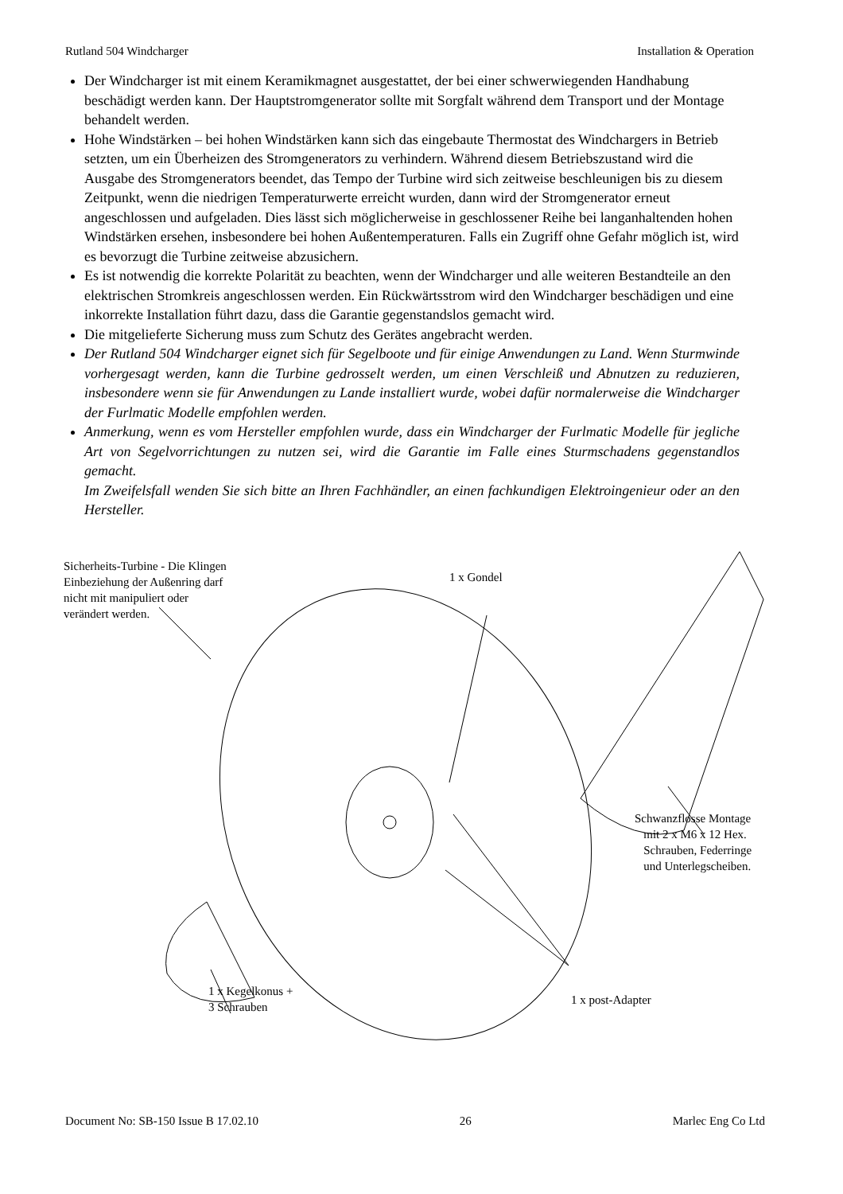Rutland 504 Windcharger Installation & Operation
Der Windcharger ist mit einem Keramikmagnet ausgestattet, der bei einer schwerwiegenden Handhabung beschädigt werden kann. Der Hauptstromgenerator sollte mit Sorgfalt während dem Transport und der Montage behandelt werden.
Hohe Windstärken – bei hohen Windstärken kann sich das eingebaute Thermostat des Windchargers in Betrieb setzten, um ein Überheizen des Stromgenerators zu verhindern. Während diesem Betriebszustand wird die Ausgabe des Stromgenerators beendet, das Tempo der Turbine wird sich zeitweise beschleunigen bis zu diesem Zeitpunkt, wenn die niedrigen Temperaturwerte erreicht wurden, dann wird der Stromgenerator erneut angeschlossen und aufgeladen. Dies lässt sich möglicherweise in geschlossener Reihe bei langanhaltenden hohen Windstärken ersehen, insbesondere bei hohen Außentemperaturen. Falls ein Zugriff ohne Gefahr möglich ist, wird es bevorzugt die Turbine zeitweise abzusichern.
Es ist notwendig die korrekte Polarität zu beachten, wenn der Windcharger und alle weiteren Bestandteile an den elektrischen Stromkreis angeschlossen werden. Ein Rückwärtsstrom wird den Windcharger beschädigen und eine inkorrekte Installation führt dazu, dass die Garantie gegenstandslos gemacht wird.
Die mitgelieferte Sicherung muss zum Schutz des Gerätes angebracht werden.
Der Rutland 504 Windcharger eignet sich für Segelboote und für einige Anwendungen zu Land. Wenn Sturmwinde vorhergesagt werden, kann die Turbine gedrosselt werden, um einen Verschleiß und Abnutzen zu reduzieren, insbesondere wenn sie für Anwendungen zu Lande installiert wurde, wobei dafür normalerweise die Windcharger der Furlmatic Modelle empfohlen werden.
Anmerkung, wenn es vom Hersteller empfohlen wurde, dass ein Windcharger der Furlmatic Modelle für jegliche Art von Segelvorrichtungen zu nutzen sei, wird die Garantie im Falle eines Sturmschadens gegenstandlos gemacht.
Im Zweifelsfall wenden Sie sich bitte an Ihren Fachhändler, an einen fachkundigen Elektroingenieur oder an den Hersteller.
Sicherheits-Turbine - Die Klingen
Einbeziehung der Außenring darf
nicht mit manipuliert oder
verändert werden.
1 x Gondel
Schwanzflosse Montage
mit 2 x M6 x 12 Hex.
Schrauben, Federringe
und Unterlegscheiben.
1 x Kegelkonus +
3 Schrauben
1 x post-Adapter
Document No: SB-150 Issue B 17.02.10 26 Marlec Eng Co Ltd